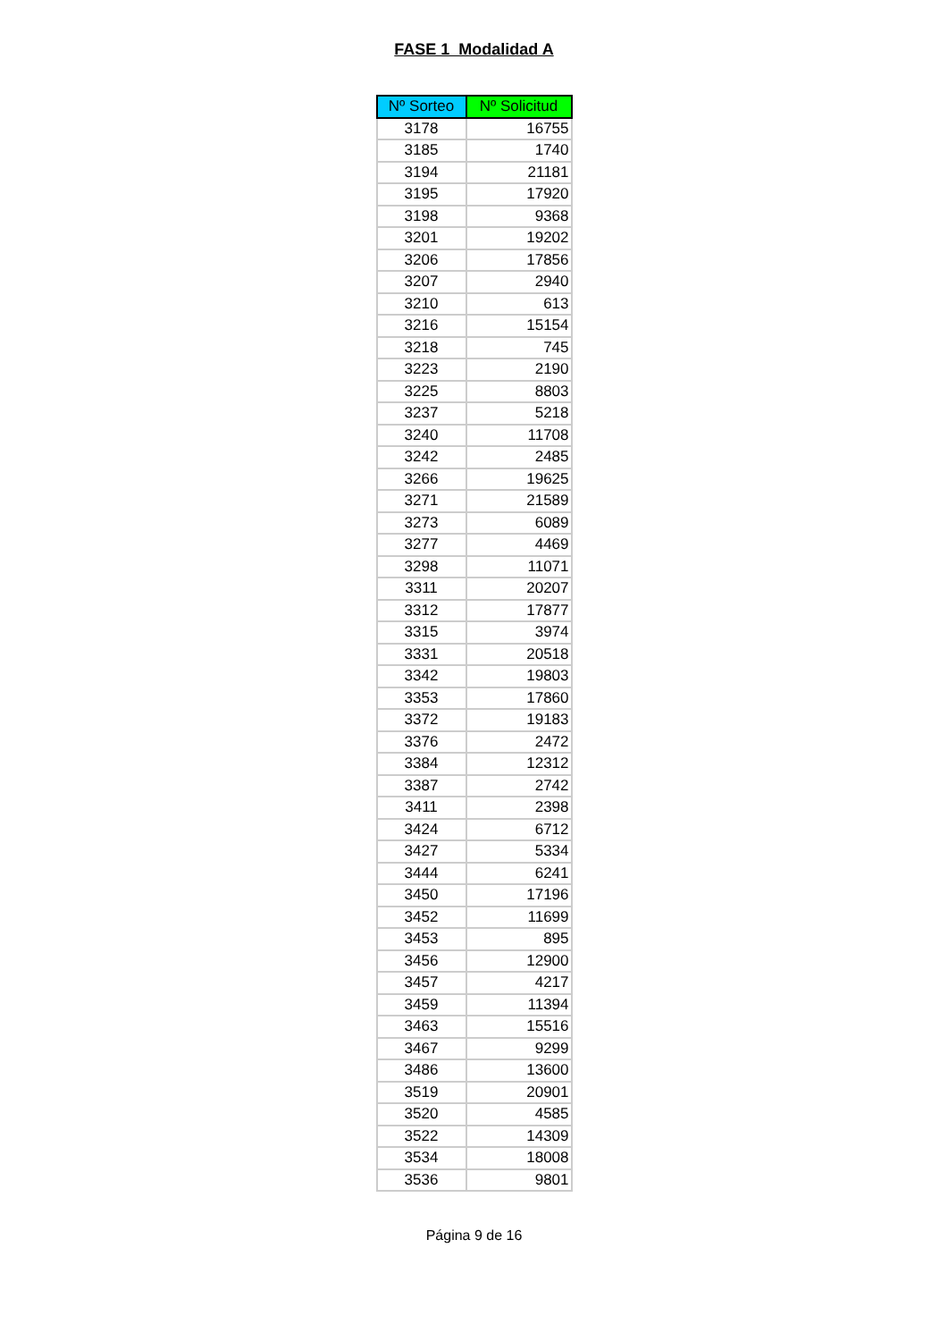FASE 1 Modalidad A
| Nº Sorteo | Nº Solicitud |
| --- | --- |
| 3178 | 16755 |
| 3185 | 1740 |
| 3194 | 21181 |
| 3195 | 17920 |
| 3198 | 9368 |
| 3201 | 19202 |
| 3206 | 17856 |
| 3207 | 2940 |
| 3210 | 613 |
| 3216 | 15154 |
| 3218 | 745 |
| 3223 | 2190 |
| 3225 | 8803 |
| 3237 | 5218 |
| 3240 | 11708 |
| 3242 | 2485 |
| 3266 | 19625 |
| 3271 | 21589 |
| 3273 | 6089 |
| 3277 | 4469 |
| 3298 | 11071 |
| 3311 | 20207 |
| 3312 | 17877 |
| 3315 | 3974 |
| 3331 | 20518 |
| 3342 | 19803 |
| 3353 | 17860 |
| 3372 | 19183 |
| 3376 | 2472 |
| 3384 | 12312 |
| 3387 | 2742 |
| 3411 | 2398 |
| 3424 | 6712 |
| 3427 | 5334 |
| 3444 | 6241 |
| 3450 | 17196 |
| 3452 | 11699 |
| 3453 | 895 |
| 3456 | 12900 |
| 3457 | 4217 |
| 3459 | 11394 |
| 3463 | 15516 |
| 3467 | 9299 |
| 3486 | 13600 |
| 3519 | 20901 |
| 3520 | 4585 |
| 3522 | 14309 |
| 3534 | 18008 |
| 3536 | 9801 |
Página 9 de 16